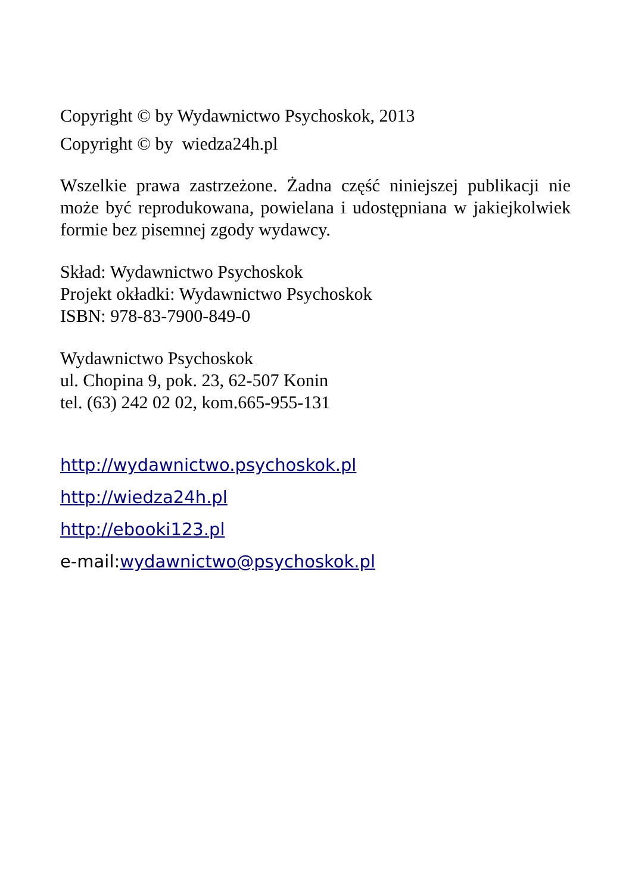Copyright © by Wydawnictwo Psychoskok, 2013
Copyright © by wiedza24h.pl
Wszelkie prawa zastrzeżone. Żadna część niniejszej publikacji nie może być reprodukowana, powielana i udostępniana w jakiejkolwiek formie bez pisemnej zgody wydawcy.
Skład: Wydawnictwo Psychoskok
Projekt okładki: Wydawnictwo Psychoskok
ISBN: 978-83-7900-849-0
Wydawnictwo Psychoskok
ul. Chopina 9, pok. 23, 62-507 Konin
tel. (63) 242 02 02, kom.665-955-131
http://wydawnictwo.psychoskok.pl
http://wiedza24h.pl
http://ebooki123.pl
e-mail:wydawnictwo@psychoskok.pl